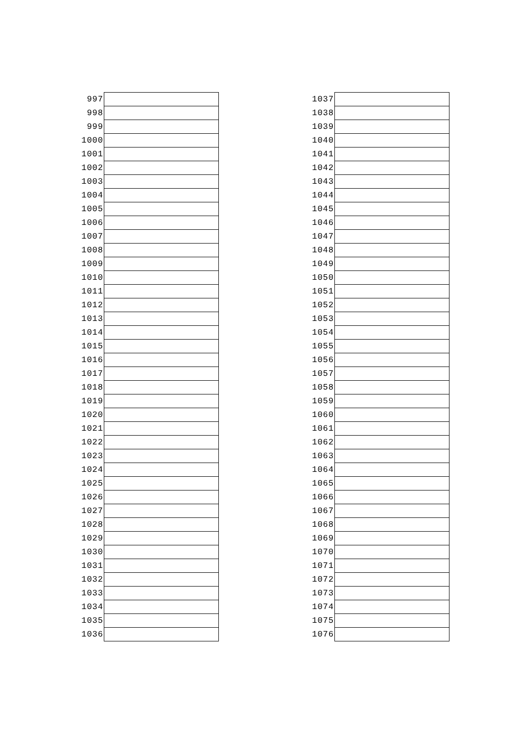| 997 | |
| 998 | |
| 999 | |
| 1000 | |
| 1001 | |
| 1002 | |
| 1003 | |
| 1004 | |
| 1005 | |
| 1006 | |
| 1007 | |
| 1008 | |
| 1009 | |
| 1010 | |
| 1011 | |
| 1012 | |
| 1013 | |
| 1014 | |
| 1015 | |
| 1016 | |
| 1017 | |
| 1018 | |
| 1019 | |
| 1020 | |
| 1021 | |
| 1022 | |
| 1023 | |
| 1024 | |
| 1025 | |
| 1026 | |
| 1027 | |
| 1028 | |
| 1029 | |
| 1030 | |
| 1031 | |
| 1032 | |
| 1033 | |
| 1034 | |
| 1035 | |
| 1036 | |
| 1037 | |
| 1038 | |
| 1039 | |
| 1040 | |
| 1041 | |
| 1042 | |
| 1043 | |
| 1044 | |
| 1045 | |
| 1046 | |
| 1047 | |
| 1048 | |
| 1049 | |
| 1050 | |
| 1051 | |
| 1052 | |
| 1053 | |
| 1054 | |
| 1055 | |
| 1056 | |
| 1057 | |
| 1058 | |
| 1059 | |
| 1060 | |
| 1061 | |
| 1062 | |
| 1063 | |
| 1064 | |
| 1065 | |
| 1066 | |
| 1067 | |
| 1068 | |
| 1069 | |
| 1070 | |
| 1071 | |
| 1072 | |
| 1073 | |
| 1074 | |
| 1075 | |
| 1076 | |